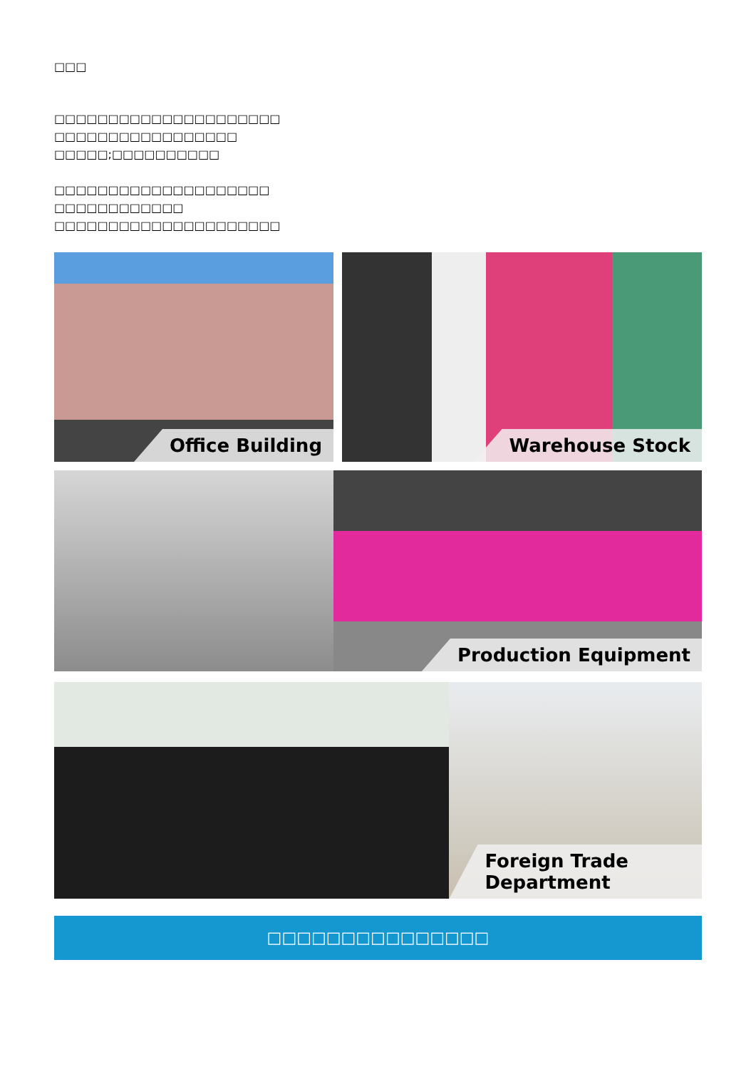□□□
□□□□□□□□□□□□□□□□□□□□□
□□□□□□□□□□□□□□□□□
□□□□□;□□□□□□□□□□
□□□□□□□□□□□□□□□□□□□□
□□□□□□□□□□□□
□□□□□□□□□□□□□□□□□□□□□
Office Building
Warehouse Stock
Production Equipment
Foreign Trade Department
□□□□□□□□□□□□□□□